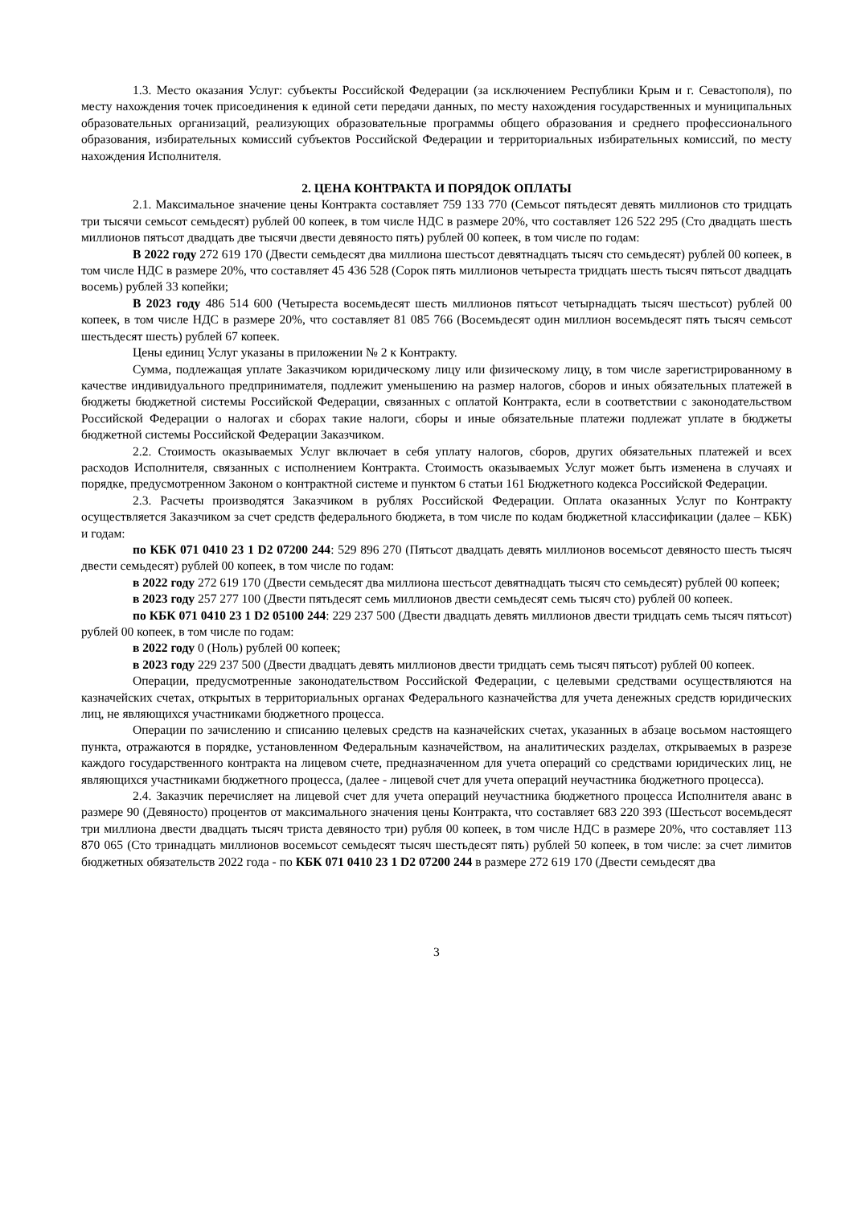1.3. Место оказания Услуг: субъекты Российской Федерации (за исключением Республики Крым и г. Севастополя), по месту нахождения точек присоединения к единой сети передачи данных, по месту нахождения государственных и муниципальных образовательных организаций, реализующих образовательные программы общего образования и среднего профессионального образования, избирательных комиссий субъектов Российской Федерации и территориальных избирательных комиссий, по месту нахождения Исполнителя.
2. ЦЕНА КОНТРАКТА И ПОРЯДОК ОПЛАТЫ
2.1. Максимальное значение цены Контракта составляет 759 133 770 (Семьсот пятьдесят девять миллионов сто тридцать три тысячи семьсот семьдесят) рублей 00 копеек, в том числе НДС в размере 20%, что составляет 126 522 295 (Сто двадцать шесть миллионов пятьсот двадцать две тысячи двести девяносто пять) рублей 00 копеек, в том числе по годам:
В 2022 году 272 619 170 (Двести семьдесят два миллиона шестьсот девятнадцать тысяч сто семьдесят) рублей 00 копеек, в том числе НДС в размере 20%, что составляет 45 436 528 (Сорок пять миллионов четыреста тридцать шесть тысяч пятьсот двадцать восемь) рублей 33 копейки;
В 2023 году 486 514 600 (Четыреста восемьдесят шесть миллионов пятьсот четырнадцать тысяч шестьсот) рублей 00 копеек, в том числе НДС в размере 20%, что составляет 81 085 766 (Восемьдесят один миллион восемьдесят пять тысяч семьсот шестьдесят шесть) рублей 67 копеек.
Цены единиц Услуг указаны в приложении № 2 к Контракту.
Сумма, подлежащая уплате Заказчиком юридическому лицу или физическому лицу, в том числе зарегистрированному в качестве индивидуального предпринимателя, подлежит уменьшению на размер налогов, сборов и иных обязательных платежей в бюджеты бюджетной системы Российской Федерации, связанных с оплатой Контракта, если в соответствии с законодательством Российской Федерации о налогах и сборах такие налоги, сборы и иные обязательные платежи подлежат уплате в бюджеты бюджетной системы Российской Федерации Заказчиком.
2.2. Стоимость оказываемых Услуг включает в себя уплату налогов, сборов, других обязательных платежей и всех расходов Исполнителя, связанных с исполнением Контракта. Стоимость оказываемых Услуг может быть изменена в случаях и порядке, предусмотренном Законом о контрактной системе и пунктом 6 статьи 161 Бюджетного кодекса Российской Федерации.
2.3. Расчеты производятся Заказчиком в рублях Российской Федерации. Оплата оказанных Услуг по Контракту осуществляется Заказчиком за счет средств федерального бюджета, в том числе по кодам бюджетной классификации (далее – КБК) и годам:
по КБК 071 0410 23 1 D2 07200 244: 529 896 270 (Пятьсот двадцать девять миллионов восемьсот девяносто шесть тысяч двести семьдесят) рублей 00 копеек, в том числе по годам:
в 2022 году 272 619 170 (Двести семьдесят два миллиона шестьсот девятнадцать тысяч сто семьдесят) рублей 00 копеек;
в 2023 году 257 277 100 (Двести пятьдесят семь миллионов двести семьдесят семь тысяч сто) рублей 00 копеек.
по КБК 071 0410 23 1 D2 05100 244: 229 237 500 (Двести двадцать девять миллионов двести тридцать семь тысяч пятьсот) рублей 00 копеек, в том числе по годам:
в 2022 году 0 (Ноль) рублей 00 копеек;
в 2023 году 229 237 500 (Двести двадцать девять миллионов двести тридцать семь тысяч пятьсот) рублей 00 копеек.
Операции, предусмотренные законодательством Российской Федерации, с целевыми средствами осуществляются на казначейских счетах, открытых в территориальных органах Федерального казначейства для учета денежных средств юридических лиц, не являющихся участниками бюджетного процесса.
Операции по зачислению и списанию целевых средств на казначейских счетах, указанных в абзаце восьмом настоящего пункта, отражаются в порядке, установленном Федеральным казначейством, на аналитических разделах, открываемых в разрезе каждого государственного контракта на лицевом счете, предназначенном для учета операций со средствами юридических лиц, не являющихся участниками бюджетного процесса, (далее - лицевой счет для учета операций неучастника бюджетного процесса).
2.4. Заказчик перечисляет на лицевой счет для учета операций неучастника бюджетного процесса Исполнителя аванс в размере 90 (Девяносто) процентов от максимального значения цены Контракта, что составляет 683 220 393 (Шестьсот восемьдесят три миллиона двести двадцать тысяч триста девяносто три) рубля 00 копеек, в том числе НДС в размере 20%, что составляет 113 870 065 (Сто тринадцать миллионов восемьсот семьдесят тысяч шестьдесят пять) рублей 50 копеек, в том числе: за счет лимитов бюджетных обязательств 2022 года - по КБК 071 0410 23 1 D2 07200 244 в размере 272 619 170 (Двести семьдесят два
3